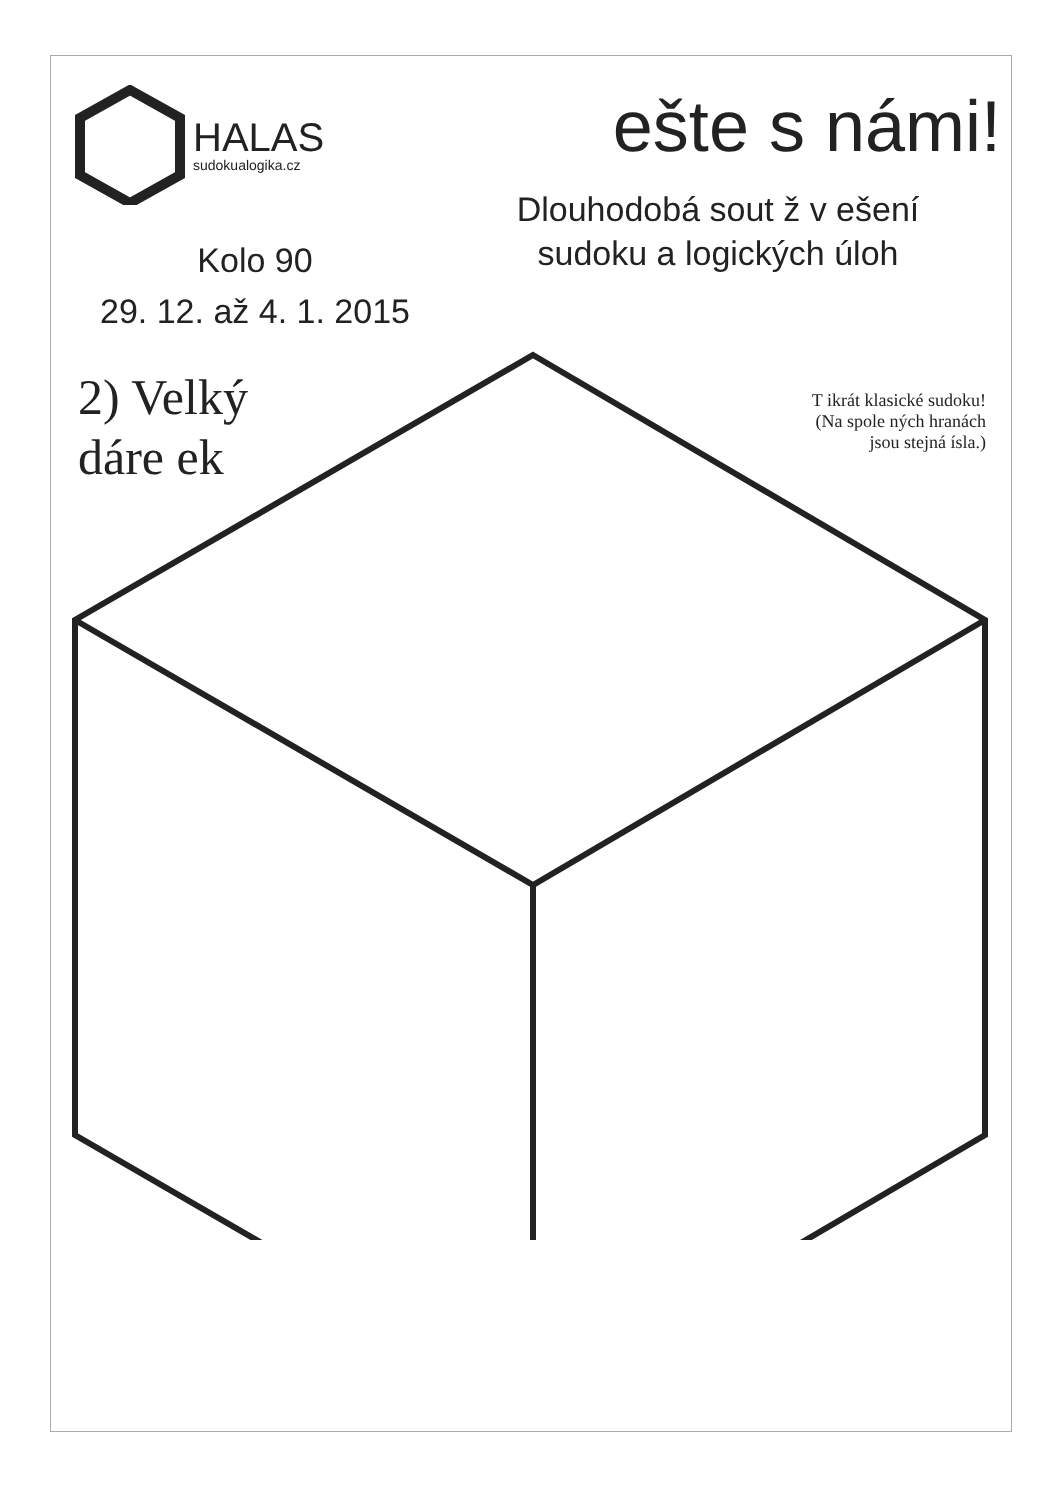HALAS
sudokualogika.cz
Kolo 90
29. 12. až 4. 1. 2015
ešte s námi!
Dlouhodobá sout ž v ešení
sudoku a logických úloh
T ikrát klasické sudoku!
(Na spole ných hranách
jsou stejná ísla.)
2) Velký
dáre ek